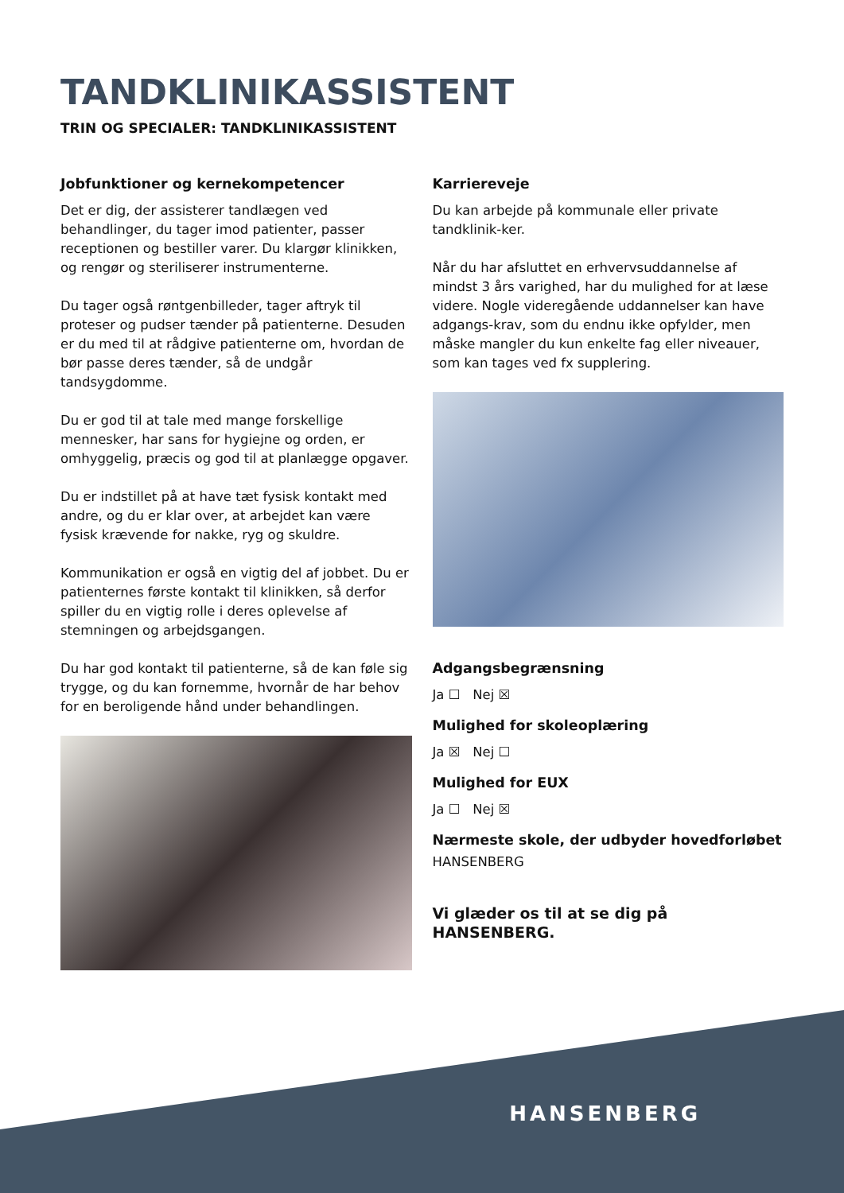TANDKLINIKASSISTENT
TRIN OG SPECIALER: TANDKLINIKASSISTENT
Jobfunktioner og kernekompetencer
Det er dig, der assisterer tandlægen ved behandlinger, du tager imod patienter, passer receptionen og bestiller varer. Du klargør klinikken, og rengør og steriliserer instrumenterne.
Du tager også røntgenbilleder, tager aftryk til proteser og pudser tænder på patienterne. Desuden er du med til at rådgive patienterne om, hvordan de bør passe deres tænder, så de undgår tandsygdomme.
Du er god til at tale med mange forskellige mennesker, har sans for hygiejne og orden, er omhyggelig, præcis og god til at planlægge opgaver.
Du er indstillet på at have tæt fysisk kontakt med andre, og du er klar over, at arbejdet kan være fysisk krævende for nakke, ryg og skuldre.
Kommunikation er også en vigtig del af jobbet. Du er patienternes første kontakt til klinikken, så derfor spiller du en vigtig rolle i deres oplevelse af stemningen og arbejdsgangen.
Du har god kontakt til patienterne, så de kan føle sig trygge, og du kan fornemme, hvornår de har behov for en beroligende hånd under behandlingen.
Karriereveje
Du kan arbejde på kommunale eller private tandklinik-ker.
Når du har afsluttet en erhvervsuddannelse af mindst 3 års varighed, har du mulighed for at læse videre. Nogle videregående uddannelser kan have adgangs-krav, som du endnu ikke opfylder, men måske mangler du kun enkelte fag eller niveauer, som kan tages ved fx supplering.
Adgangsbegrænsning
Ja ☐ Nej ☒
Mulighed for skoleoplæring
Ja ☒ Nej ☐
Mulighed for EUX
Ja ☐ Nej ☒
Nærmeste skole, der udbyder hovedforløbet
HANSENBERG
Vi glæder os til at se dig på HANSENBERG.
HANSENBERG